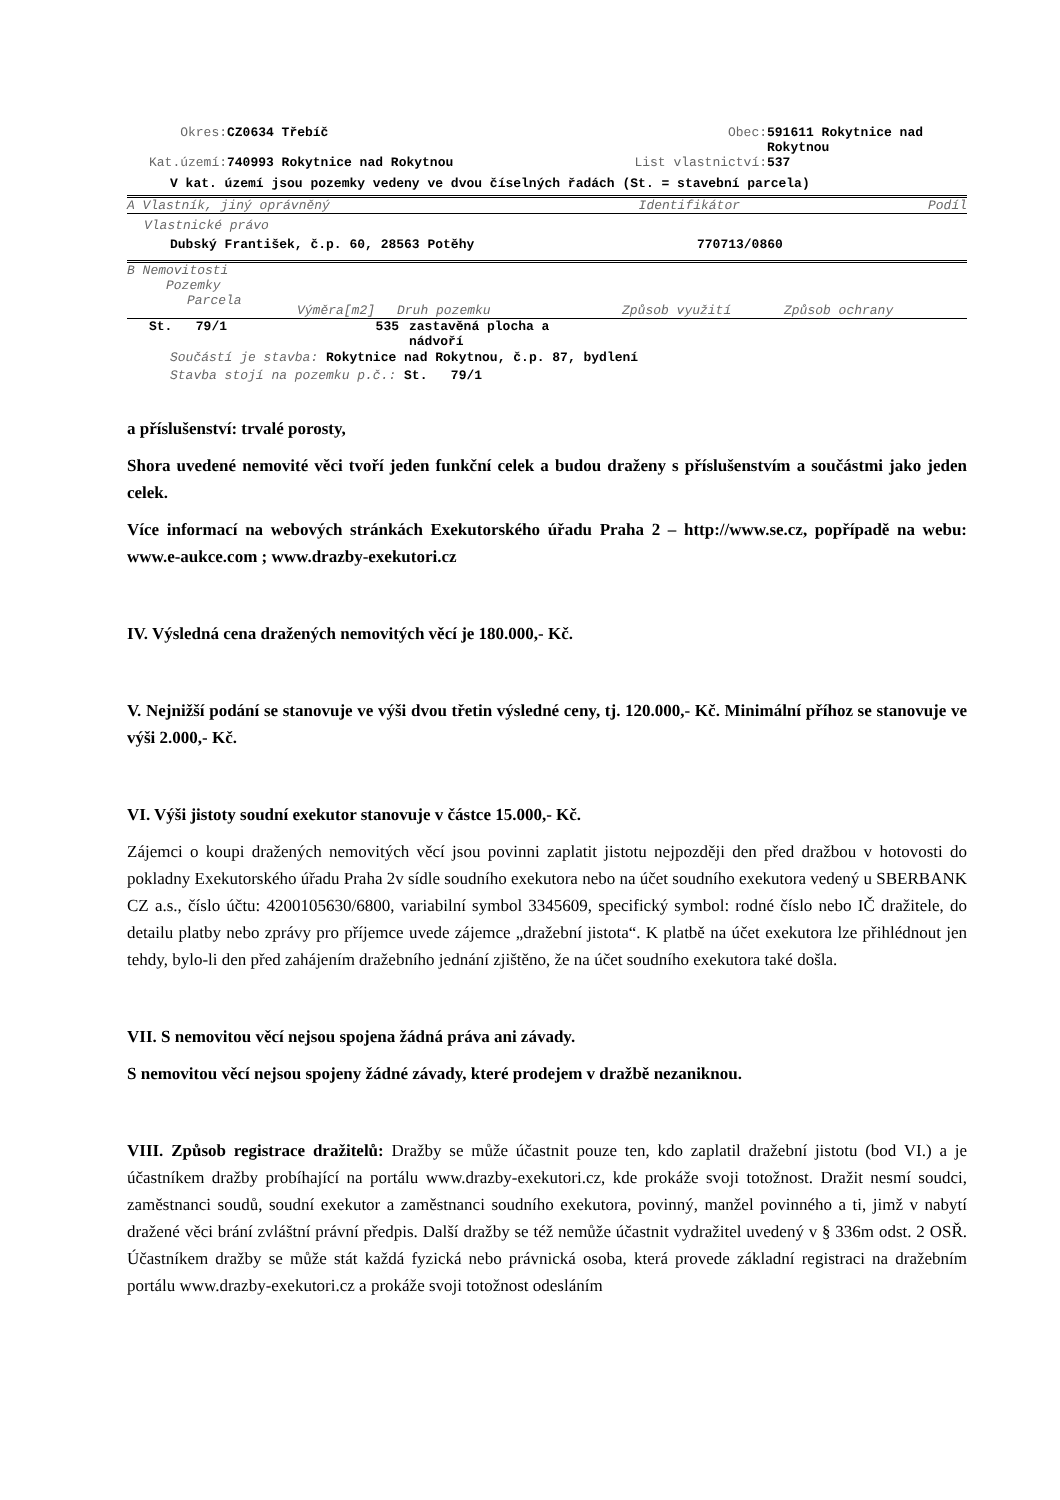| Okres: | CZ0634 Třebíč | Obec: | 591611 Rokytnice nad Rokytnou |
| Kat.území: | 740993 Rokytnice nad Rokytnou | List vlastnictví: | 537 |
V kat. území jsou pozemky vedeny ve dvou číselných řadách (St. = stavební parcela)
| A Vlastník, jiný oprávněný | Identifikátor | Podíl |
Vlastnické právo
| Dubský František, č.p. 60, 28563 Potěhy | 770713/0860 |
B Nemovitosti
Pozemky
| Parcela | Výměra[m2] | Druh pozemku | Způsob využití | Způsob ochrany |
| St. 79/1 | 535 | zastavěná plocha a nádvoří |
Součástí je stavba: Rokytnice nad Rokytnou, č.p. 87, bydlení
Stavba stojí na pozemku p.č.: St. 79/1
a příslušenství: trvalé porosty,
Shora uvedené nemovité věci tvoří jeden funkční celek a budou draženy s příslušenstvím a součástmi jako jeden celek.
Více informací na webových stránkách Exekutorského úřadu Praha 2 – http://www.se.cz, popřípadě na webu: www.e-aukce.com ; www.drazby-exekutori.cz
IV. Výsledná cena dražených nemovitých věcí je 180.000,- Kč.
V. Nejnižší podání se stanovuje ve výši dvou třetin výsledné ceny, tj. 120.000,- Kč. Minimální příhoz se stanovuje ve výši 2.000,- Kč.
VI. Výši jistoty soudní exekutor stanovuje v částce 15.000,- Kč.
Zájemci o koupi dražených nemovitých věcí jsou povinni zaplatit jistotu nejpozději den před dražbou v hotovosti do pokladny Exekutorského úřadu Praha 2v sídle soudního exekutora nebo na účet soudního exekutora vedený u SBERBANK CZ a.s., číslo účtu: 4200105630/6800, variabilní symbol 3345609, specifický symbol: rodné číslo nebo IČ dražitele, do detailu platby nebo zprávy pro příjemce uvede zájemce „dražební jistota“. K platbě na účet exekutora lze přihlédnout jen tehdy, bylo-li den před zahájením dražebního jednání zjištěno, že na účet soudního exekutora také došla.
VII. S nemovitou věcí nejsou spojena žádná práva ani závady.
S nemovitou věcí nejsou spojeny žádné závady, které prodejem v dražbě nezaniknou.
VIII. Způsob registrace dražitelů: Dražby se může účastnit pouze ten, kdo zaplatil dražební jistotu (bod VI.) a je účastníkem dražby probíhající na portálu www.drazby-exekutori.cz, kde prokáže svoji totožnost. Dražit nesmí soudci, zaměstnanci soudů, soudní exekutor a zaměstnanci soudního exekutora, povinný, manžel povinného a ti, jimž v nabytí dražené věci brání zvláštní právní předpis. Další dražby se též nemůže účastnit vydražitel uvedený v § 336m odst. 2 OSŘ. Účastníkem dražby se může stát každá fyzická nebo právnická osoba, která provede základní registraci na dražebním portálu www.drazby-exekutori.cz a prokáže svoji totožnost odesláním